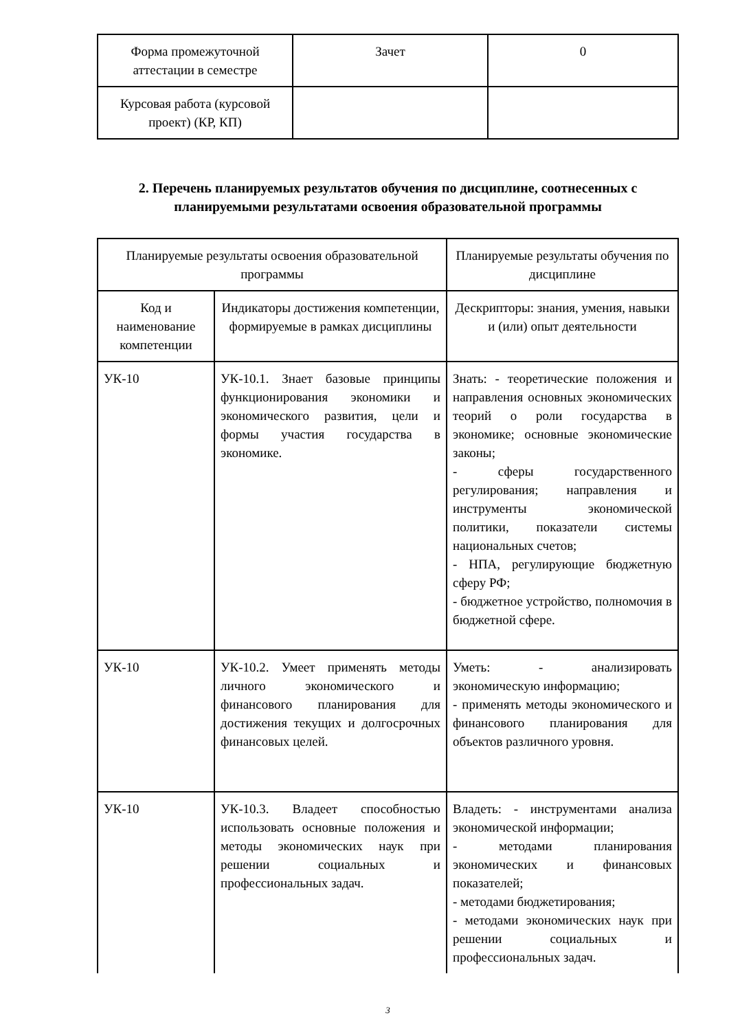| Форма промежуточной аттестации в семестре | Зачет | 0 |
| Курсовая работа (курсовой проект) (КР, КП) | | |
2. Перечень планируемых результатов обучения по дисциплине, соотнесенных с планируемыми результатами освоения образовательной программы
| Планируемые результаты освоения образовательной программы | | Планируемые результаты обучения по дисциплине |
| Код и наименование компетенции | Индикаторы достижения компетенции, формируемые в рамках дисциплины | Дескрипторы: знания, умения, навыки и (или) опыт деятельности |
| УК-10 | УК-10.1. Знает базовые принципы функционирования экономики и экономического развития, цели и формы участия государства в экономике. | Знать: - теоретические положения и направления основных экономических теорий о роли государства в экономике; основные экономические законы; - сферы государственного регулирования; направления и инструменты экономической политики, показатели системы национальных счетов; - НПА, регулирующие бюджетную сферу РФ; - бюджетное устройство, полномочия в бюджетной сфере. |
| УК-10 | УК-10.2. Умеет применять методы личного экономического и финансового планирования для достижения текущих и долгосрочных финансовых целей. | Уметь: - анализировать экономическую информацию; - применять методы экономического и финансового планирования для объектов различного уровня. |
| УК-10 | УК-10.3. Владеет способностью использовать основные положения и методы экономических наук при решении социальных и профессиональных задач. | Владеть: - инструментами анализа экономической информации; - методами планирования экономических и финансовых показателей; - методами бюджетирования; - методами экономических наук при решении социальных и профессиональных задач. |
3